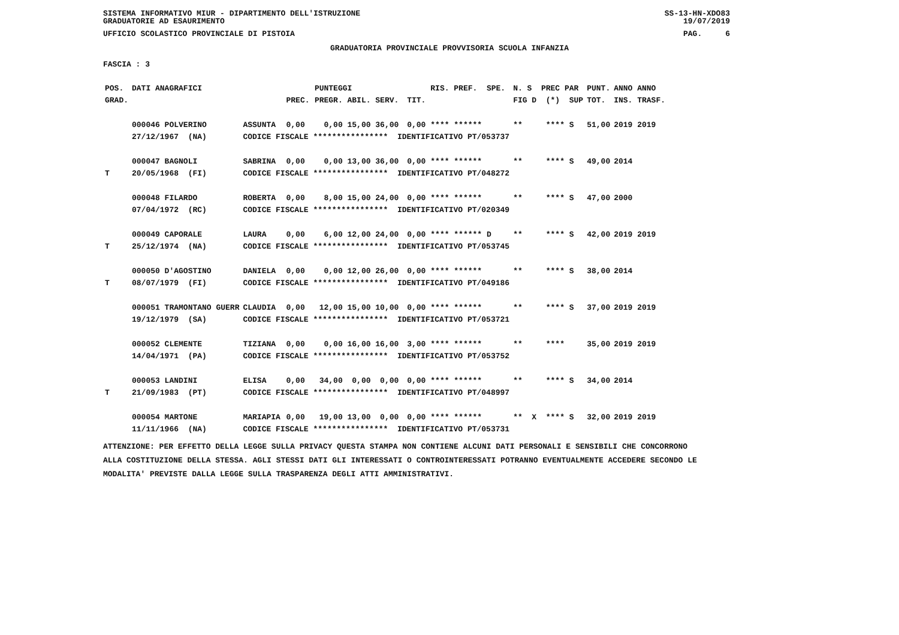SISTEMA INFORMATIVO MIUR - DIPARTIMENTO DELL'ISTRUZIONE
GRADUATORIE AD ESAURIMENTO SS-13-HN-XDO83
19/07/2019
UFFICIO SCOLASTICO PROVINCIALE DI PISTOIA PAG. 6
GRADUATORIA PROVINCIALE PROVVISORIA SCUOLA INFANZIA
FASCIA : 3
| POS. | DATI ANAGRAFICI | | | PUNTEGGI | | RIS. PREF. SPE. | N. S PREC PAR | PUNT. | ANNO ANNO |
| --- | --- | --- | --- | --- | --- | --- | --- | --- | --- |
| GRAD. | | | PREC. | PREGR. ABIL. SERV. | TIT. | | FIG D (*) SUP | TOT. | INS. TRASF. |
| | 000046 POLVERINO | ASSUNTA | 0,00 | 0,00 15,00 36,00 | 0,00 | **** ****** | ** **** S | 51,00 | 2019 2019 |
| | 27/12/1967 (NA) | CODICE FISCALE **************** IDENTIFICATIVO PT/053737 | | | | | | | |
| | 000047 BAGNOLI | SABRINA | 0,00 | 0,00 13,00 36,00 | 0,00 | **** ****** | ** **** S | 49,00 | 2014 |
| T | 20/05/1968 (FI) | CODICE FISCALE **************** IDENTIFICATIVO PT/048272 | | | | | | | |
| | 000048 FILARDO | ROBERTA | 0,00 | 8,00 15,00 24,00 | 0,00 | **** ****** | ** **** S | 47,00 | 2000 |
| | 07/04/1972 (RC) | CODICE FISCALE **************** IDENTIFICATIVO PT/020349 | | | | | | | |
| | 000049 CAPORALE | LAURA | 0,00 | 6,00 12,00 24,00 | 0,00 | **** ****** D | ** **** S | 42,00 | 2019 2019 |
| T | 25/12/1974 (NA) | CODICE FISCALE **************** IDENTIFICATIVO PT/053745 | | | | | | | |
| | 000050 D'AGOSTINO | DANIELA | 0,00 | 0,00 12,00 26,00 | 0,00 | **** ****** | ** **** S | 38,00 | 2014 |
| T | 08/07/1979 (FI) | CODICE FISCALE **************** IDENTIFICATIVO PT/049186 | | | | | | | |
| | 000051 TRAMONTANO GUERR | CLAUDIA | 0,00 | 12,00 15,00 10,00 | 0,00 | **** ****** | ** **** S | 37,00 | 2019 2019 |
| | 19/12/1979 (SA) | CODICE FISCALE **************** IDENTIFICATIVO PT/053721 | | | | | | | |
| | 000052 CLEMENTE | TIZIANA | 0,00 | 0,00 16,00 16,00 | 3,00 | **** ****** | ** **** | 35,00 | 2019 2019 |
| | 14/04/1971 (PA) | CODICE FISCALE **************** IDENTIFICATIVO PT/053752 | | | | | | | |
| | 000053 LANDINI | ELISA | 0,00 | 34,00 0,00 0,00 | 0,00 | **** ****** | ** **** S | 34,00 | 2014 |
| T | 21/09/1983 (PT) | CODICE FISCALE **************** IDENTIFICATIVO PT/048997 | | | | | | | |
| | 000054 MARTONE | MARIAPIA | 0,00 | 19,00 13,00 0,00 | 0,00 | **** ****** | ** X **** S | 32,00 | 2019 2019 |
| | 11/11/1966 (NA) | CODICE FISCALE **************** IDENTIFICATIVO PT/053731 | | | | | | | |
ATTENZIONE: PER EFFETTO DELLA LEGGE SULLA PRIVACY QUESTA STAMPA NON CONTIENE ALCUNI DATI PERSONALI E SENSIBILI CHE CONCORRONO
ALLA COSTITUZIONE DELLA STESSA. AGLI STESSI DATI GLI INTERESSATI O CONTROINTERESSATI POTRANNO EVENTUALMENTE ACCEDERE SECONDO LE
MODALITA' PREVISTE DALLA LEGGE SULLA TRASPARENZA DEGLI ATTI AMMINISTRATIVI.